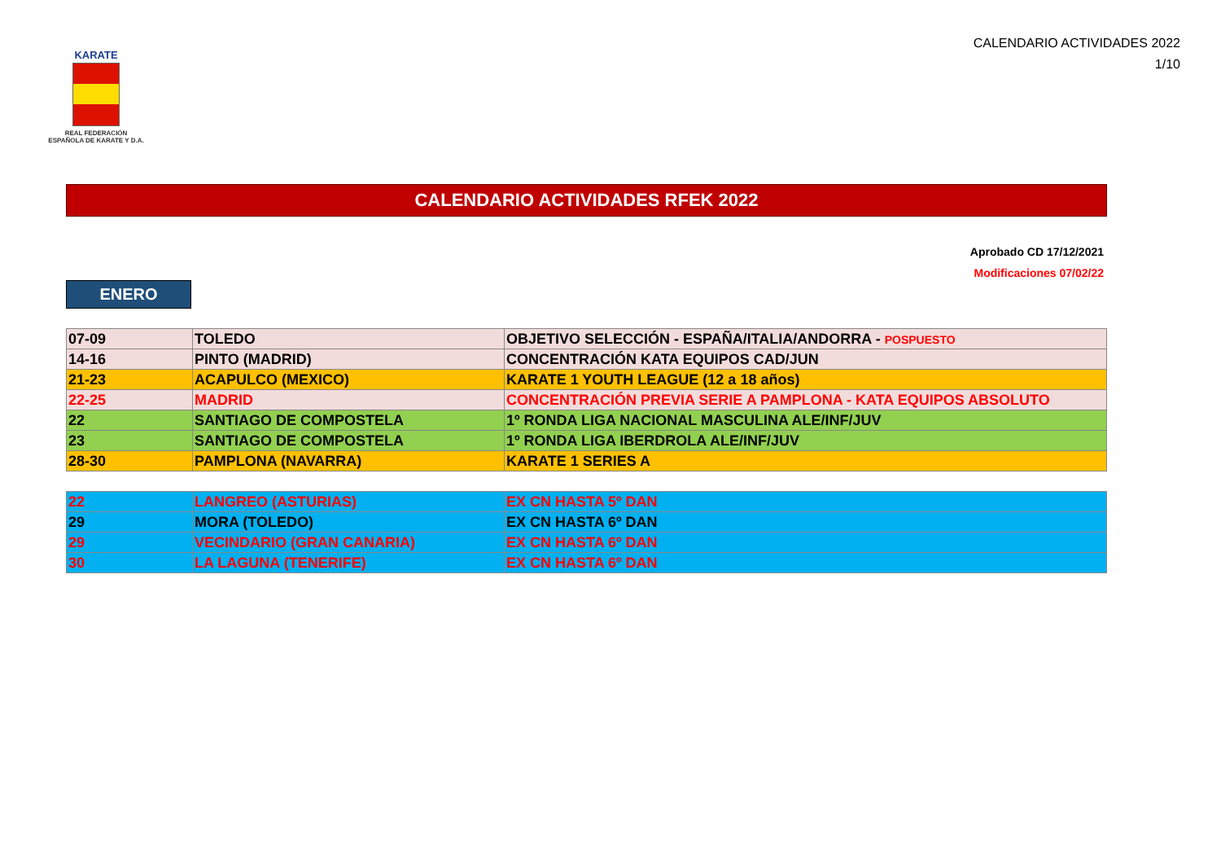KARATE
REAL FEDERACIÓN
ESPAÑOLA DE KARATE Y D.A.
CALENDARIO ACTIVIDADES 2022
1/10
CALENDARIO ACTIVIDADES RFEK 2022
Aprobado CD 17/12/2021
Modificaciones 07/02/22
ENERO
| 07-09 | TOLEDO | OBJETIVO SELECCIÓN - ESPAÑA/ITALIA/ANDORRA - POSPUESTO |
| 14-16 | PINTO (MADRID) | CONCENTRACIÓN KATA EQUIPOS CAD/JUN |
| 21-23 | ACAPULCO (MEXICO) | KARATE 1 YOUTH LEAGUE (12 a 18 años) |
| 22-25 | MADRID | CONCENTRACIÓN PREVIA SERIE A PAMPLONA - KATA EQUIPOS ABSOLUTO |
| 22 | SANTIAGO DE COMPOSTELA | 1º RONDA LIGA NACIONAL MASCULINA ALE/INF/JUV |
| 23 | SANTIAGO DE COMPOSTELA | 1º RONDA LIGA IBERDROLA ALE/INF/JUV |
| 28-30 | PAMPLONA (NAVARRA) | KARATE 1 SERIES A |
| 22 | LANGREO (ASTURIAS) | EX CN HASTA 5º DAN |
| 29 | MORA (TOLEDO) | EX CN HASTA 6º DAN |
| 29 | VECINDARIO (GRAN CANARIA) | EX CN HASTA 6º DAN |
| 30 | LA LAGUNA (TENERIFE) | EX CN HASTA 6º DAN |